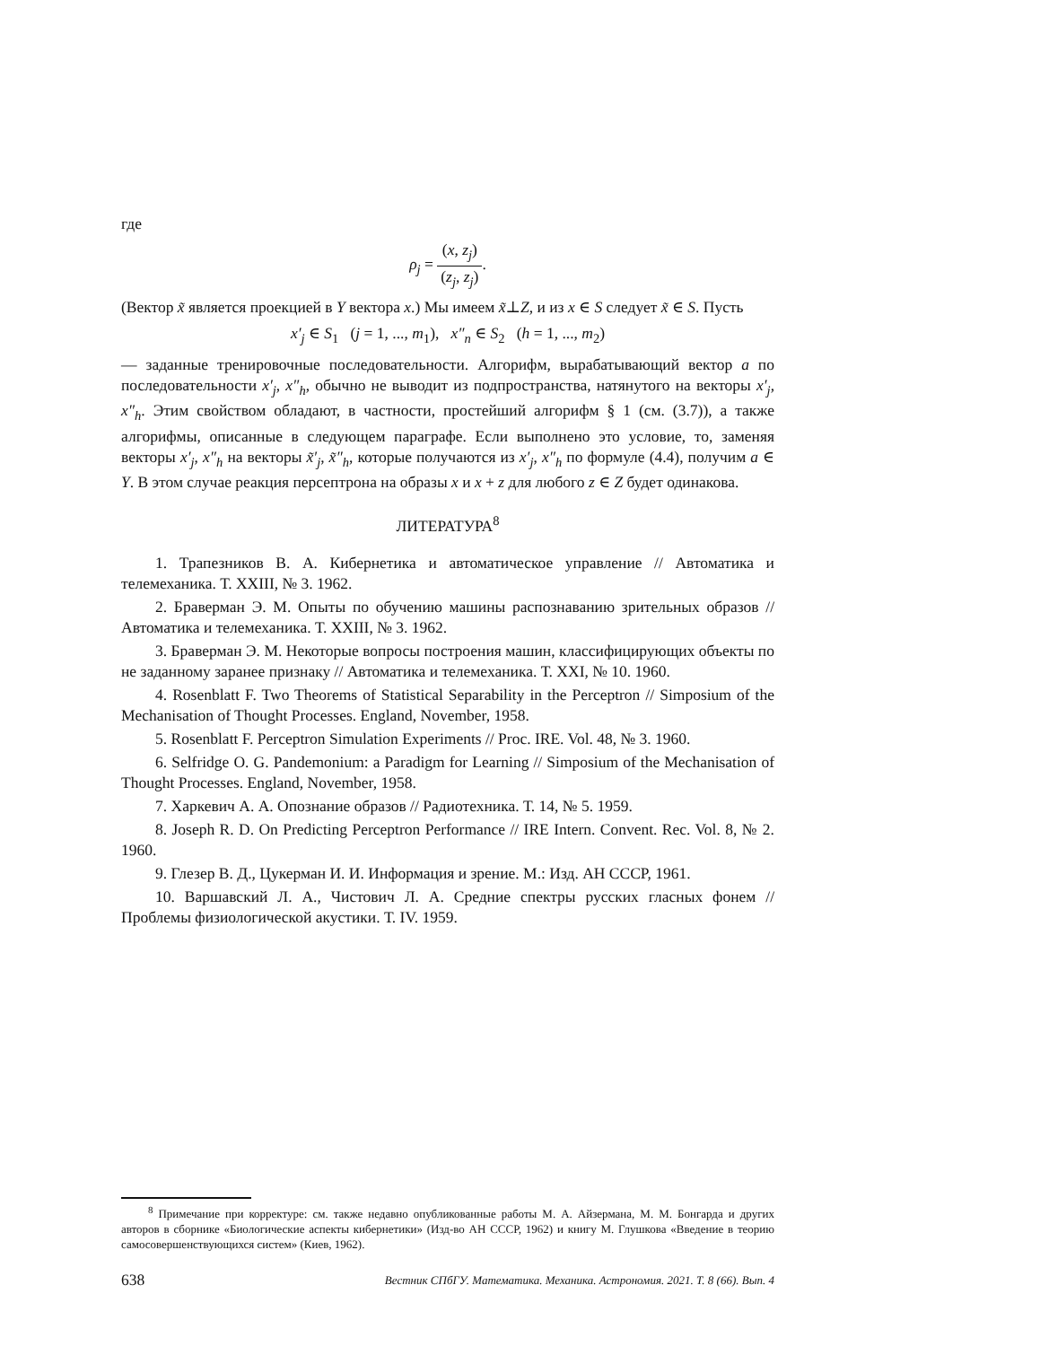где
ρ<sub>j</sub> = (x, z<sub>j</sub>) (z<sub>j</sub>, z<sub>j</sub>).
(Вектор x̃ является проекцией в Y вектора x.) Мы имеем x̃⊥Z, и из x ∈ S следует x̃ ∈ S. Пусть
x′<sub>j</sub> ∈ S<sub>1</sub> (j = 1, ..., m<sub>1</sub>), x″<sub>n</sub> ∈ S<sub>2</sub> (h = 1, ..., m<sub>2</sub>)
— заданные тренировочные последовательности. Алгорифм, вырабатывающий вектор a по последовательности x′<sub>j</sub>, x″<sub>h</sub>, обычно не выводит из подпространства, натянутого на векторы x′<sub>j</sub>, x″<sub>h</sub>. Этим свойством обладают, в частности, простейший алгорифм § 1 (см. (3.7)), а также алгорифмы, описанные в следующем параграфе. Если выполнено это условие, то, заменяя векторы x′<sub>j</sub>, x″<sub>h</sub> на векторы x̃′<sub>j</sub>, x̃″<sub>h</sub>, которые получаются из x′<sub>j</sub>, x″<sub>h</sub> по формуле (4.4), получим a ∈ Y. В этом случае реакция персептрона на образы x и x + z для любого z ∈ Z будет одинакова.
ЛИТЕРАТУРА<sup>8</sup>
1. Трапезников В. А. Кибернетика и автоматическое управление // Автоматика и телемеханика. Т. XXIII, № 3. 1962.
2. Браверман Э. М. Опыты по обучению машины распознаванию зрительных образов // Автоматика и телемеханика. Т. XXIII, № 3. 1962.
3. Браверман Э. М. Некоторые вопросы построения машин, классифицирующих объекты по не заданному заранее признаку // Автоматика и телемеханика. Т. XXI, № 10. 1960.
4. Rosenblatt F. Two Theorems of Statistical Separability in the Perceptron // Simposium of the Mechanisation of Thought Processes. England, November, 1958.
5. Rosenblatt F. Perceptron Simulation Experiments // Proc. IRE. Vol. 48, № 3. 1960.
6. Selfridge O. G. Pandemonium: a Paradigm for Learning // Simposium of the Mechanisation of Thought Processes. England, November, 1958.
7. Харкевич А. А. Опознание образов // Радиотехника. Т. 14, № 5. 1959.
8. Joseph R. D. On Predicting Perceptron Performance // IRE Intern. Convent. Rec. Vol. 8, № 2. 1960.
9. Глезер В. Д., Цукерман И. И. Информация и зрение. М.: Изд. АН СССР, 1961.
10. Варшавский Л. А., Чистович Л. А. Средние спектры русских гласных фонем // Проблемы физиологической акустики. Т. IV. 1959.
<sup>8</sup> Примечание при корректуре: см. также недавно опубликованные работы М. А. Айзермана, М. М. Бонгарда и других авторов в сборнике «Биологические аспекты кибернетики» (Изд-во АН СССР, 1962) и книгу М. Глушкова «Введение в теорию самосовершенствующихся систем» (Киев, 1962).
638 Вестник СПбГУ. Математика. Механика. Астрономия. 2021. Т. 8 (66). Вып. 4